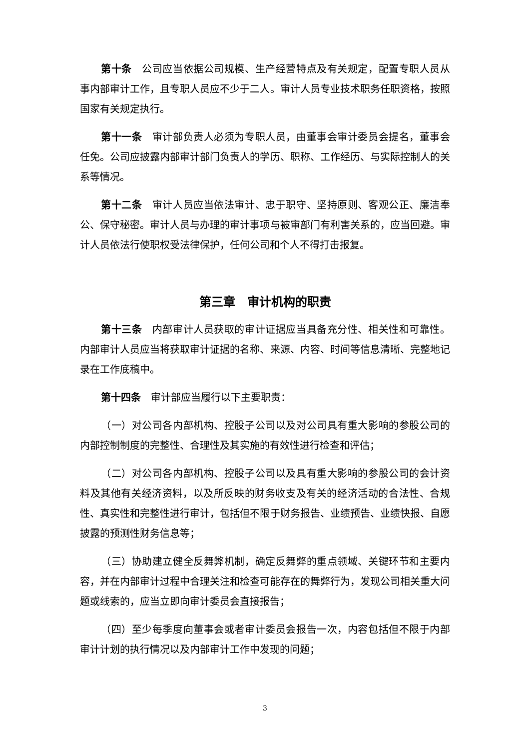第十条　公司应当依据公司规模、生产经营特点及有关规定，配置专职人员从事内部审计工作，且专职人员应不少于二人。审计人员专业技术职务任职资格，按照国家有关规定执行。
第十一条　审计部负责人必须为专职人员，由董事会审计委员会提名，董事会任免。公司应披露内部审计部门负责人的学历、职称、工作经历、与实际控制人的关系等情况。
第十二条　审计人员应当依法审计、忠于职守、坚持原则、客观公正、廉洁奉公、保守秘密。审计人员与办理的审计事项与被审部门有利害关系的，应当回避。审计人员依法行使职权受法律保护，任何公司和个人不得打击报复。
第三章　审计机构的职责
第十三条　内部审计人员获取的审计证据应当具备充分性、相关性和可靠性。内部审计人员应当将获取审计证据的名称、来源、内容、时间等信息清晰、完整地记录在工作底稿中。
第十四条　审计部应当履行以下主要职责：
（一）对公司各内部机构、控股子公司以及对公司具有重大影响的参股公司的内部控制制度的完整性、合理性及其实施的有效性进行检查和评估；
（二）对公司各内部机构、控股子公司以及具有重大影响的参股公司的会计资料及其他有关经济资料，以及所反映的财务收支及有关的经济活动的合法性、合规性、真实性和完整性进行审计，包括但不限于财务报告、业绩预告、业绩快报、自愿披露的预测性财务信息等；
（三）协助建立健全反舞弊机制，确定反舞弊的重点领域、关键环节和主要内容，并在内部审计过程中合理关注和检查可能存在的舞弊行为，发现公司相关重大问题或线索的，应当立即向审计委员会直接报告；
（四）至少每季度向董事会或者审计委员会报告一次，内容包括但不限于内部审计计划的执行情况以及内部审计工作中发现的问题；
3